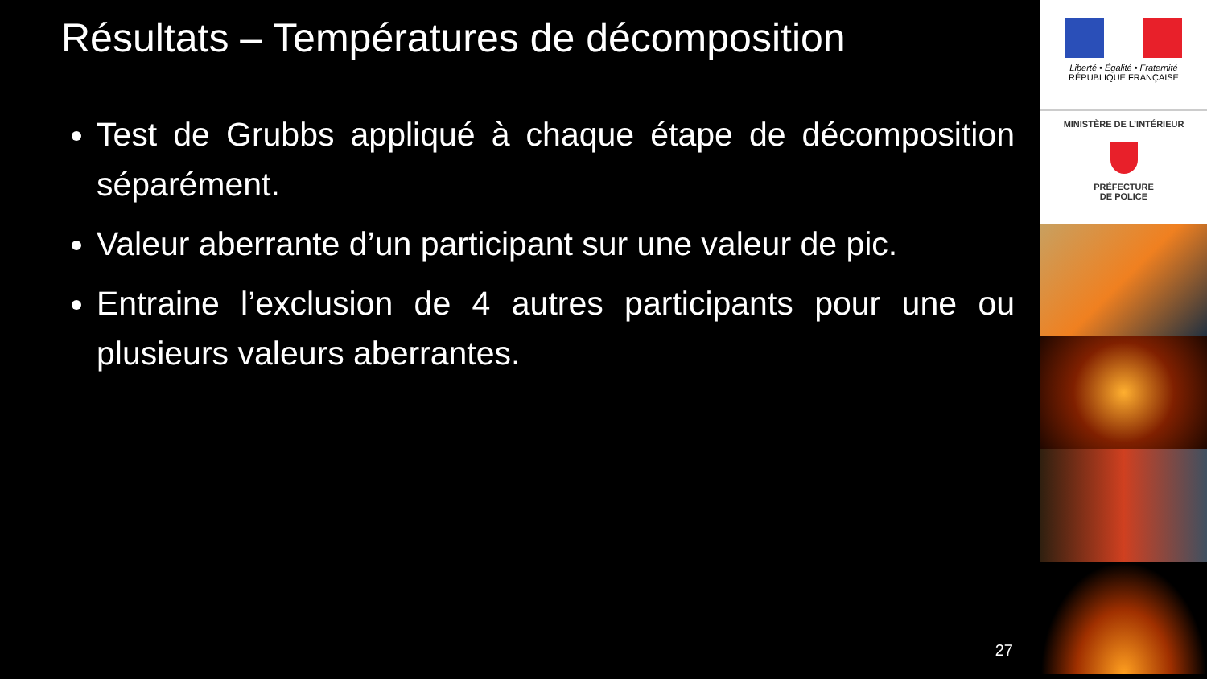Résultats – Températures de décomposition
Test de Grubbs appliqué à chaque étape de décomposition séparément.
Valeur aberrante d’un participant sur une valeur de pic.
Entraine l’exclusion de 4 autres participants pour une ou plusieurs valeurs aberrantes.
27
Liberté • Égalité • Fraternité
RÉPUBLIQUE FRANÇAISE
MINISTÈRE DE L’INTÉRIEUR
PRÉFECTURE
DE POLICE